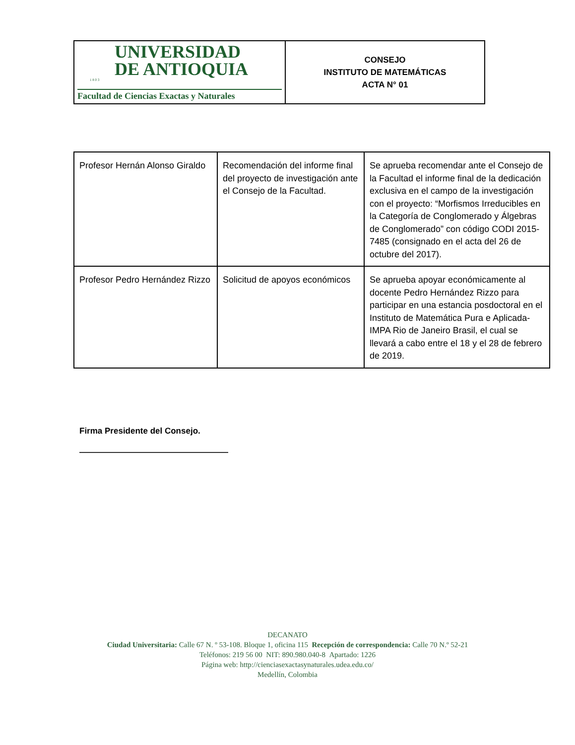| UNIVERSIDAD DE ANTIOQUIA 1 8 0 3 Facultad de Ciencias Exactas y Naturales | CONSEJO INSTITUTO DE MATEMÁTICAS ACTA N° 01 |
| Profesor Hernán Alonso Giraldo | Recomendación del informe final del proyecto de investigación ante el Consejo de la Facultad. | Se aprueba recomendar ante el Consejo de la Facultad el informe final de la dedicación exclusiva en el campo de la investigación con el proyecto: “Morfismos Irreducibles en la Categoría de Conglomerado y Álgebras de Conglomerado” con código CODI 2015-7485 (consignado en el acta del 26 de octubre del 2017). |
| Profesor Pedro Hernández Rizzo | Solicitud de apoyos económicos | Se aprueba apoyar económicamente al docente Pedro Hernández Rizzo para participar en una estancia posdoctoral en el Instituto de Matemática Pura e Aplicada-IMPA Rio de Janeiro Brasil, el cual se llevará a cabo entre el 18 y el 28 de febrero de 2019. |
Firma Presidente del Consejo.
DECANATO
Ciudad Universitaria: Calle 67 N. º 53-108. Bloque 1, oficina 115 Recepción de correspondencia: Calle 70 N.º 52-21
Teléfonos: 219 56 00 NIT: 890.980.040-8 Apartado: 1226
Página web: http://cienciasexactasynaturales.udea.edu.co/
Medellín, Colombia